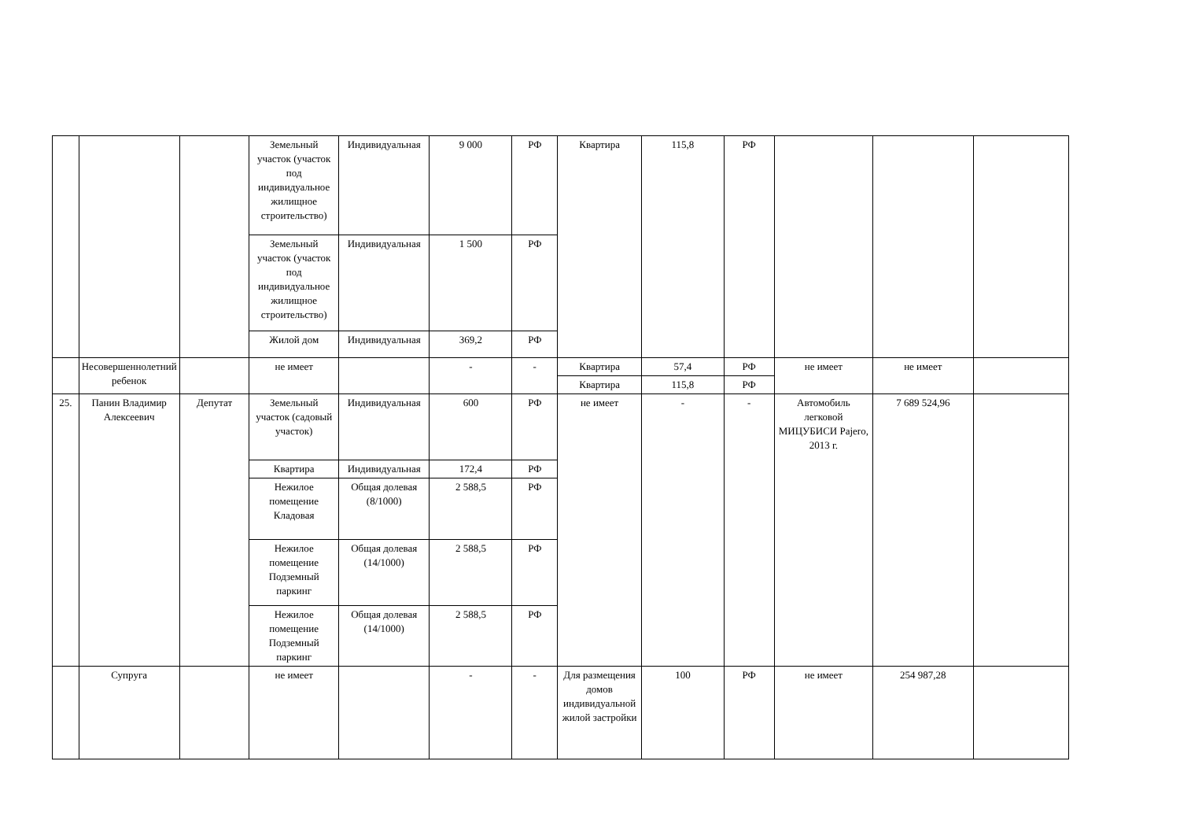| | | | Земельный участок (участок под индивидуальное жилищное строительство) | Индивидуальная | 9 000 | РФ | Квартира | 115,8 | РФ | | | |
| | | | Земельный участок (участок под индивидуальное жилищное строительство) | Индивидуальная | 1 500 | РФ | | | | | | |
| | | | Жилой дом | Индивидуальная | 369,2 | РФ | | | | | | |
| | Несовершеннолетний ребенок | | не имеет | | - | - | Квартира | 57,4 | РФ | не имеет | не имеет | |
| | | | | | | | Квартира | 115,8 | РФ | | | |
| 25. | Панин Владимир Алексеевич | Депутат | Земельный участок (садовый участок) | Индивидуальная | 600 | РФ | не имеет | - | - | Автомобиль легковой МИЦУБИСИ Pajero, 2013 г. | 7 689 524,96 | |
| | | | Квартира | Индивидуальная | 172,4 | РФ | | | | | | |
| | | | Нежилое помещение Кладовая | Общая долевая (8/1000) | 2 588,5 | РФ | | | | | | |
| | | | Нежилое помещение Подземный паркинг | Общая долевая (14/1000) | 2 588,5 | РФ | | | | | | |
| | | | Нежилое помещение Подземный паркинг | Общая долевая (14/1000) | 2 588,5 | РФ | | | | | | |
| | Супруга | | не имеет | | - | - | Для размещения домов индивидуальной жилой застройки | 100 | РФ | не имеет | 254 987,28 | |